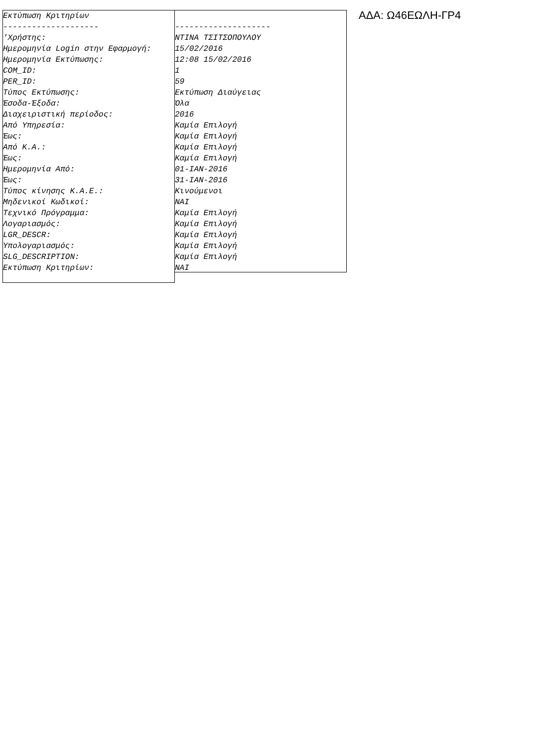Εκτύπωση Κριτηρίων -------------------- 'Χρήστης: Ημερομηνία Login στην Εφαρμογή: Ημερομηνία Εκτύπωσης: COM_ID: PER_ID: Τύπος Εκτύπωσης: Έσοδα-Έξοδα: Διαχειριστική περίοδος: Από Υπηρεσία: Έως: Από Κ.Α.: Έως: Ημερομηνία Από: Έως: Τύπος κίνησης Κ.Α.Ε.: Μηδενικοί Κωδικοί: Τεχνικό Πρόγραμμα: Λογαριασμός: LGR_DESCR: Υπολογαριασμός: SLG_DESCRIPTION: Εκτύπωση Κριτηρίων:
-------------------- ΝΤΙΝΑ ΤΣΙΤΣΟΠΟΥΛΟΥ 15/02/2016 12:08 15/02/2016 1 59 Εκτύπωση Διαύγειας Όλα 2016 Καμία Επιλογή Καμία Επιλογή Καμία Επιλογή Καμία Επιλογή 01-ΙΑΝ-2016 31-ΙΑΝ-2016 Κινούμενοι ΝΑΙ Καμία Επιλογή Καμία Επιλογή Καμία Επιλογή Καμία Επιλογή Καμία Επιλογή ΝΑΙ
ΑΔΑ: Ω46ΕΩΛΗ-ΓΡ4